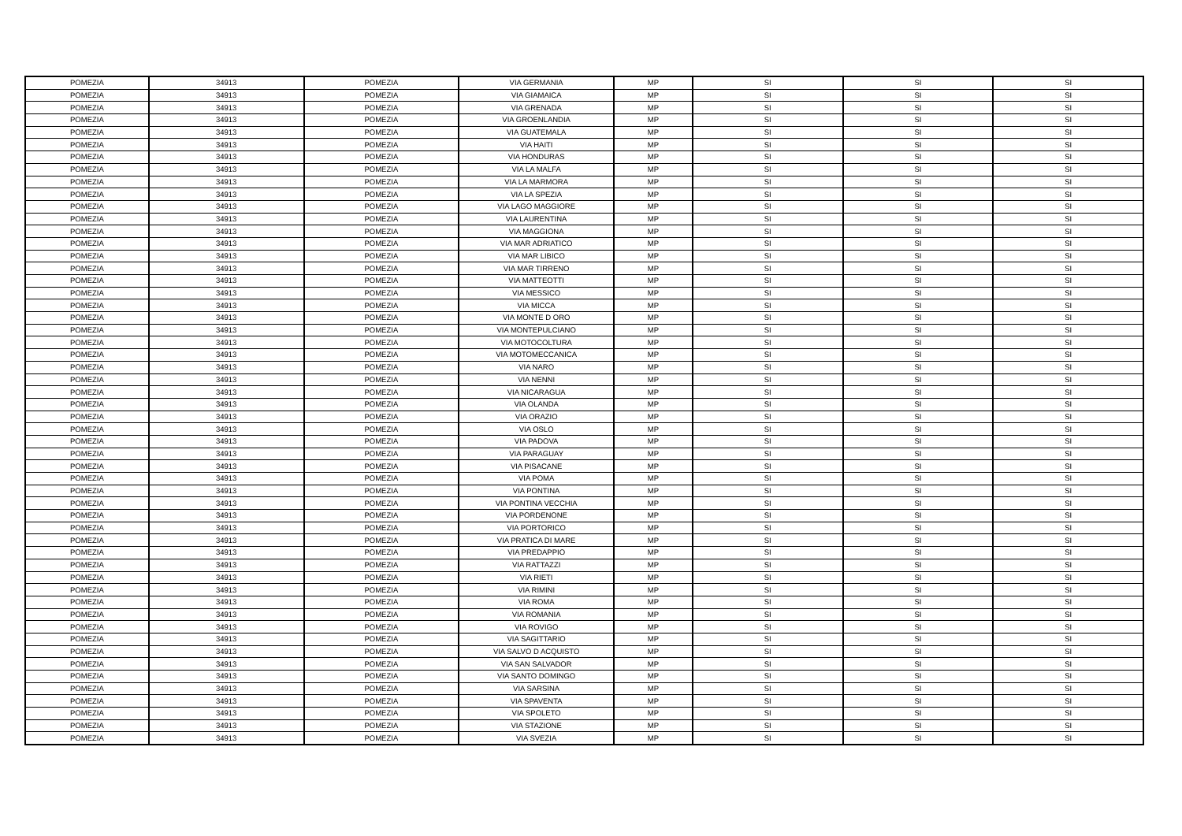| POMEZIA | 34913 | POMEZIA | VIA GERMANIA | MP | SI | SI | SI |
| POMEZIA | 34913 | POMEZIA | VIA GIAMAICA | MP | SI | SI | SI |
| POMEZIA | 34913 | POMEZIA | VIA GRENADA | MP | SI | SI | SI |
| POMEZIA | 34913 | POMEZIA | VIA GROENLANDIA | MP | SI | SI | SI |
| POMEZIA | 34913 | POMEZIA | VIA GUATEMALA | MP | SI | SI | SI |
| POMEZIA | 34913 | POMEZIA | VIA HAITI | MP | SI | SI | SI |
| POMEZIA | 34913 | POMEZIA | VIA HONDURAS | MP | SI | SI | SI |
| POMEZIA | 34913 | POMEZIA | VIA LA MALFA | MP | SI | SI | SI |
| POMEZIA | 34913 | POMEZIA | VIA LA MARMORA | MP | SI | SI | SI |
| POMEZIA | 34913 | POMEZIA | VIA LA SPEZIA | MP | SI | SI | SI |
| POMEZIA | 34913 | POMEZIA | VIA LAGO MAGGIORE | MP | SI | SI | SI |
| POMEZIA | 34913 | POMEZIA | VIA LAURENTINA | MP | SI | SI | SI |
| POMEZIA | 34913 | POMEZIA | VIA MAGGIONA | MP | SI | SI | SI |
| POMEZIA | 34913 | POMEZIA | VIA MAR ADRIATICO | MP | SI | SI | SI |
| POMEZIA | 34913 | POMEZIA | VIA MAR LIBICO | MP | SI | SI | SI |
| POMEZIA | 34913 | POMEZIA | VIA MAR TIRRENO | MP | SI | SI | SI |
| POMEZIA | 34913 | POMEZIA | VIA MATTEOTTI | MP | SI | SI | SI |
| POMEZIA | 34913 | POMEZIA | VIA MESSICO | MP | SI | SI | SI |
| POMEZIA | 34913 | POMEZIA | VIA MICCA | MP | SI | SI | SI |
| POMEZIA | 34913 | POMEZIA | VIA MONTE D ORO | MP | SI | SI | SI |
| POMEZIA | 34913 | POMEZIA | VIA MONTEPULCIANO | MP | SI | SI | SI |
| POMEZIA | 34913 | POMEZIA | VIA MOTOCOLTURA | MP | SI | SI | SI |
| POMEZIA | 34913 | POMEZIA | VIA MOTOMECCANICA | MP | SI | SI | SI |
| POMEZIA | 34913 | POMEZIA | VIA NARO | MP | SI | SI | SI |
| POMEZIA | 34913 | POMEZIA | VIA NENNI | MP | SI | SI | SI |
| POMEZIA | 34913 | POMEZIA | VIA NICARAGUA | MP | SI | SI | SI |
| POMEZIA | 34913 | POMEZIA | VIA OLANDA | MP | SI | SI | SI |
| POMEZIA | 34913 | POMEZIA | VIA ORAZIO | MP | SI | SI | SI |
| POMEZIA | 34913 | POMEZIA | VIA OSLO | MP | SI | SI | SI |
| POMEZIA | 34913 | POMEZIA | VIA PADOVA | MP | SI | SI | SI |
| POMEZIA | 34913 | POMEZIA | VIA PARAGUAY | MP | SI | SI | SI |
| POMEZIA | 34913 | POMEZIA | VIA PISACANE | MP | SI | SI | SI |
| POMEZIA | 34913 | POMEZIA | VIA POMA | MP | SI | SI | SI |
| POMEZIA | 34913 | POMEZIA | VIA PONTINA | MP | SI | SI | SI |
| POMEZIA | 34913 | POMEZIA | VIA PONTINA VECCHIA | MP | SI | SI | SI |
| POMEZIA | 34913 | POMEZIA | VIA PORDENONE | MP | SI | SI | SI |
| POMEZIA | 34913 | POMEZIA | VIA PORTORICO | MP | SI | SI | SI |
| POMEZIA | 34913 | POMEZIA | VIA PRATICA DI MARE | MP | SI | SI | SI |
| POMEZIA | 34913 | POMEZIA | VIA PREDAPPIO | MP | SI | SI | SI |
| POMEZIA | 34913 | POMEZIA | VIA RATTAZZI | MP | SI | SI | SI |
| POMEZIA | 34913 | POMEZIA | VIA RIETI | MP | SI | SI | SI |
| POMEZIA | 34913 | POMEZIA | VIA RIMINI | MP | SI | SI | SI |
| POMEZIA | 34913 | POMEZIA | VIA ROMA | MP | SI | SI | SI |
| POMEZIA | 34913 | POMEZIA | VIA ROMANIA | MP | SI | SI | SI |
| POMEZIA | 34913 | POMEZIA | VIA ROVIGO | MP | SI | SI | SI |
| POMEZIA | 34913 | POMEZIA | VIA SAGITTARIO | MP | SI | SI | SI |
| POMEZIA | 34913 | POMEZIA | VIA SALVO D ACQUISTO | MP | SI | SI | SI |
| POMEZIA | 34913 | POMEZIA | VIA SAN SALVADOR | MP | SI | SI | SI |
| POMEZIA | 34913 | POMEZIA | VIA SANTO DOMINGO | MP | SI | SI | SI |
| POMEZIA | 34913 | POMEZIA | VIA SARSINA | MP | SI | SI | SI |
| POMEZIA | 34913 | POMEZIA | VIA SPAVENTA | MP | SI | SI | SI |
| POMEZIA | 34913 | POMEZIA | VIA SPOLETO | MP | SI | SI | SI |
| POMEZIA | 34913 | POMEZIA | VIA STAZIONE | MP | SI | SI | SI |
| POMEZIA | 34913 | POMEZIA | VIA SVEZIA | MP | SI | SI | SI |